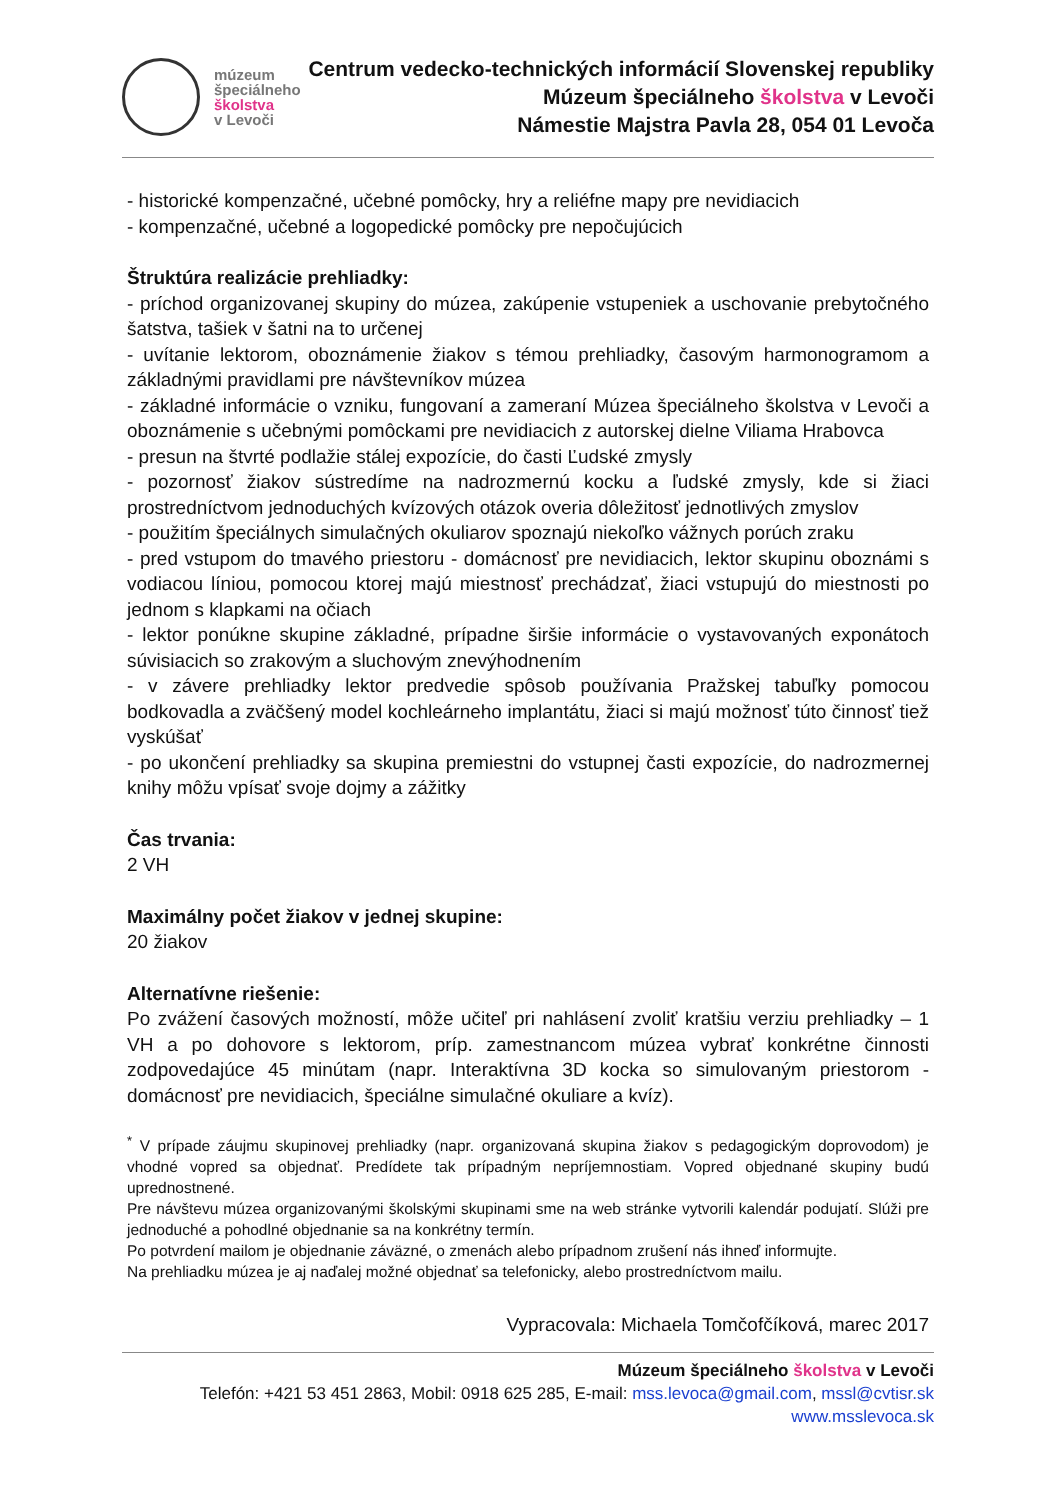múzeum
špeciálneho
školstva
v Levoči
Centrum vedecko-technických informácií Slovenskej republiky
Múzeum špeciálneho školstva v Levoči
Námestie Majstra Pavla 28, 054 01 Levoča
- historické kompenzačné, učebné pomôcky, hry a reliéfne mapy pre nevidiacich
- kompenzačné, učebné a logopedické pomôcky pre nepočujúcich
Štruktúra realizácie prehliadky:
- príchod organizovanej skupiny do múzea, zakúpenie vstupeniek a uschovanie prebytočného šatstva, tašiek v šatni na to určenej
- uvítanie lektorom, oboznámenie žiakov s témou prehliadky, časovým harmonogramom a základnými pravidlami pre návštevníkov múzea
- základné informácie o vzniku, fungovaní a zameraní Múzea špeciálneho školstva v Levoči a oboznámenie s učebnými pomôckami pre nevidiacich z autorskej dielne Viliama Hrabovca
- presun na štvrté podlažie stálej expozície, do časti Ľudské zmysly
- pozornosť žiakov sústredíme na nadrozmernú kocku a ľudské zmysly, kde si žiaci prostredníctvom jednoduchých kvízových otázok overia dôležitosť jednotlivých zmyslov
- použitím špeciálnych simulačných okuliarov spoznajú niekoľko vážnych porúch zraku
- pred vstupom do tmavého priestoru - domácnosť pre nevidiacich, lektor skupinu oboznámi s vodiacou líniou, pomocou ktorej majú miestnosť prechádzať, žiaci vstupujú do miestnosti po jednom s klapkami na očiach
- lektor ponúkne skupine základné, prípadne širšie informácie o vystavovaných exponátoch súvisiacich so zrakovým a sluchovým znevýhodnením
- v závere prehliadky lektor predvedie spôsob používania Pražskej tabuľky pomocou bodkovadla a zväčšený model kochleárneho implantátu, žiaci si majú možnosť túto činnosť tiež vyskúšať
- po ukončení prehliadky sa skupina premiestni do vstupnej časti expozície, do nadrozmernej knihy môžu vpísať svoje dojmy a zážitky
Čas trvania:
2 VH
Maximálny počet žiakov v jednej skupine:
20 žiakov
Alternatívne riešenie:
Po zvážení časových možností, môže učiteľ pri nahlásení zvoliť kratšiu verziu prehliadky – 1 VH a po dohovore s lektorom, príp. zamestnancom múzea vybrať konkrétne činnosti zodpovedajúce 45 minútam (napr. Interaktívna 3D kocka so simulovaným priestorom - domácnosť pre nevidiacich, špeciálne simulačné okuliare a kvíz).
<sup>*</sup> V prípade záujmu skupinovej prehliadky (napr. organizovaná skupina žiakov s pedagogickým doprovodom) je vhodné vopred sa objednať. Predídete tak prípadným nepríjemnostiam. Vopred objednané skupiny budú uprednostnené.
Pre návštevu múzea organizovanými školskými skupinami sme na web stránke vytvorili kalendár podujatí. Slúži pre jednoduché a pohodlné objednanie sa na konkrétny termín.
Po potvrdení mailom je objednanie záväzné, o zmenách alebo prípadnom zrušení nás ihneď informujte.
Na prehliadku múzea je aj naďalej možné objednať sa telefonicky, alebo prostredníctvom mailu.
Vypracovala: Michaela Tomčofčíková, marec 2017
Múzeum špeciálneho školstva v Levoči
Telefón: +421 53 451 2863, Mobil: 0918 625 285, E-mail: mss.levoca@gmail.com, mssl@cvtisr.sk
www.msslevoca.sk